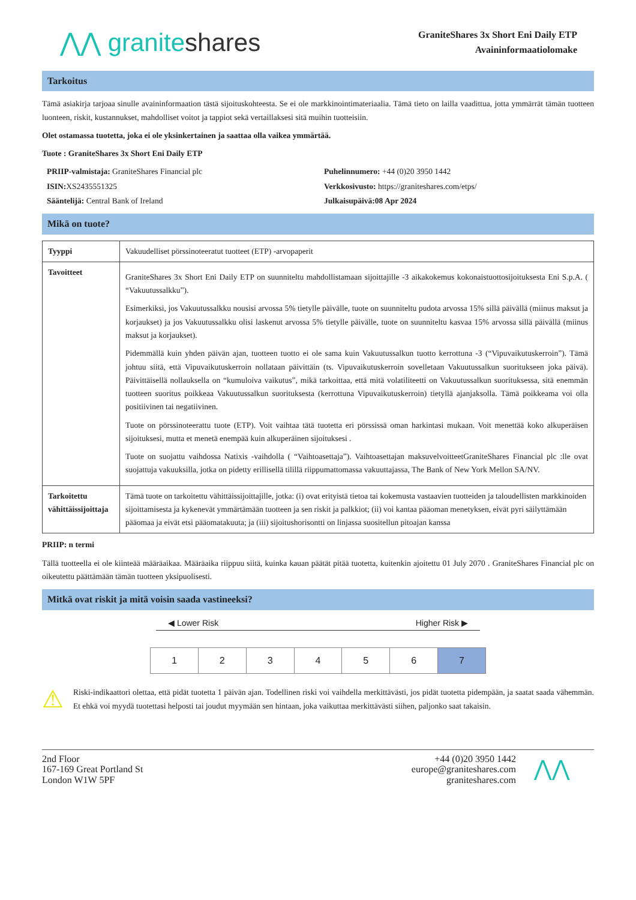⋀⋀ graniteshares
GraniteShares 3x Short Eni Daily ETP
Avaininformaatiolomake
Tarkoitus
Tämä asiakirja tarjoaa sinulle avaininformaation tästä sijoituskohteesta. Se ei ole markkinointimateriaalia. Tämä tieto on lailla vaadittua, jotta ymmärrät tämän tuotteen luonteen, riskit, kustannukset, mahdolliset voitot ja tappiot sekä vertaillaksesi sitä muihin tuotteisiin.
Olet ostamassa tuotetta, joka ei ole yksinkertainen ja saattaa olla vaikea ymmärtää.
Tuote : GraniteShares 3x Short Eni Daily ETP
PRIIP-valmistaja: GraniteShares Financial plc
Puhelinnumero: +44 (0)20 3950 1442
ISIN: XS2435551325
Verkkosivusto: https://graniteshares.com/etps/
Sääntelijä: Central Bank of Ireland
Julkaisupäivä:08 Apr 2024
Mikä on tuote?
| Tyyppi | Vakuudelliset pörssinoteeratut tuotteet (ETP) -arvopaperit |
| Tavoitteet | GraniteShares 3x Short Eni Daily ETP on suunniteltu mahdollistamaan sijoittajille -3 aikakokemus kokonaistuottosijoituksesta Eni S.p.A. ( “Vakuutussalkku”). Esimerkiksi, jos Vakuutussalkku nousisi arvossa 5% tietylle päivälle, tuote on suunniteltu pudota arvossa 15% sillä päivällä (miinus maksut ja korjaukset) ja jos Vakuutussalkku olisi laskenut arvossa 5% tietylle päivälle, tuote on suunniteltu kasvaa 15% arvossa sillä päivällä (miinus maksut ja korjaukset). Pidemmällä kuin yhden päivän ajan, tuotteen tuotto ei ole sama kuin Vakuutussalkun tuotto kerrottuna -3 (“Vipuvaikutuskerroin”). Tämä johtuu siitä, että Vipuvaikutuskerroin nollataan päivittäin (ts. Vipuvaikutuskerroin sovelletaan Vakuutussalkun suoritukseen joka päivä). Päivittäisellä nollauksella on “kumuloiva vaikutus”, mikä tarkoittaa, että mitä volatiliteetti on Vakuutussalkun suorituksessa, sitä enemmän tuotteen suoritus poikkeaa Vakuutussalkun suorituksesta (kerrottuna Vipuvaikutuskerroin) tietyllä ajanjaksolla. Tämä poikkeama voi olla positiivinen tai negatiivinen. Tuote on pörssinoteerattu tuote (ETP). Voit vaihtaa tätä tuotetta eri pörssissä oman harkintasi mukaan. Voit menettää koko alkuperäisen sijoituksesi, mutta et menetä enempää kuin alkuperäinen sijoituksesi . Tuote on suojattu vaihdossa Natixis -vaihdolla ( “Vaihtoasettaja”). Vaihtoasettajan maksuvelvoitteetGraniteShares Financial plc :lle ovat suojattuja vakuuksilla, jotka on pidetty erillisellä tilillä riippumattomassa vakuuttajassa, The Bank of New York Mellon SA/NV. |
| Tarkoitettu vähittäissijoittaja | Tämä tuote on tarkoitettu vähittäissijoittajille, jotka: (i) ovat erityistä tietoa tai kokemusta vastaavien tuotteiden ja taloudellisten markkinoiden sijoittamisesta ja kykenevät ymmärtämään tuotteen ja sen riskit ja palkkiot; (ii) voi kantaa pääoman menetyksen, eivät pyri säilyttämään pääomaa ja eivät etsi pääomatakuuta; ja (iii) sijoitushorisontti on linjassa suositellun pitoajan kanssa |
PRIIP: n termi
Tällä tuotteella ei ole kiinteää määräaikaa. Määräaika riippuu siitä, kuinka kauan päätät pitää tuotetta, kuitenkin ajoitettu 01 July 2070 . GraniteShares Financial plc on oikeutettu päättämään tämän tuotteen yksipuolisesti.
Mitkä ovat riskit ja mitä voisin saada vastineeksi?
◀ Lower Risk Higher Risk ▶
| 1 | 2 | 3 | 4 | 5 | 6 | 7 |
⚠
Riski-indikaattori olettaa, että pidät tuotetta 1 päivän ajan. Todellinen riski voi vaihdella merkittävästi, jos pidät tuotetta pidempään, ja saatat saada vähemmän. Et ehkä voi myydä tuotettasi helposti tai joudut myymään sen hintaan, joka vaikuttaa merkittävästi siihen, paljonko saat takaisin.
2nd Floor
167-169 Great Portland St
London W1W 5PF
+44 (0)20 3950 1442
europe@graniteshares.com
graniteshares.com
⋀⋀